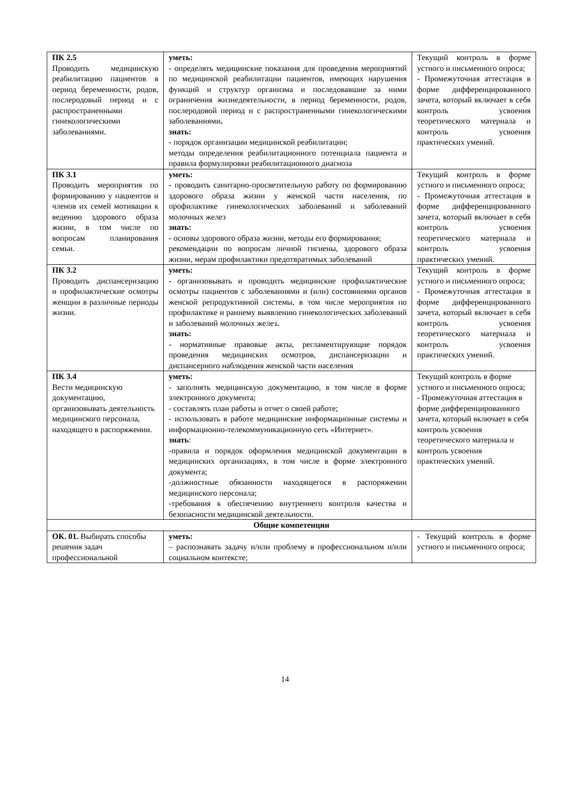| ПК 2.5 Проводить медицинскую реабилитацию пациентов в период беременности, родов, послеродовый период и с распространенными гинекологическими заболеваниями. | уметь: - определять медицинские показания для проведения мероприятий по медицинской реабилитации пациентов, имеющих нарушения функций и структур организма и последовавшие за ними ограничения жизнедеятельности, в период беременности, родов, послеродовой период и с распространенными гинекологическими заболеваниями . знать: - порядок организации медицинской реабилитации; методы определения реабилитационного потенциала пациента и правила формулировки реабилитационного диагноза | Текущий контроль в форме устного и письменного опроса; - Промежуточная аттестация в форме дифференцированного зачета, который включает в себя контроль усвоения теоретического материала и контроль усвоения практических умений. |
| ПК 3.1 Проводить мероприятия по формированию у пациентов и членов их семей мотивации к ведению здорового образа жизни, в том числе по вопросам планирования семьи. | уметь: - проводить санитарно-просветительную работу по формированию здорового образа жизни у женской части населения, по профилактике гинекологических заболеваний и заболеваний молочных желез знать: - основы здорового образа жизни, методы его формирования; рекомендации по вопросам личной гигиены, здорового образа жизни, мерам профилактики предотвратимых заболеваний | Текущий контроль в форме устного и письменного опроса; - Промежуточная аттестация в форме дифференцированного зачета, который включает в себя контроль усвоения теоретического материала и контроль усвоения практических умений. |
| ПК 3.2 Проводить диспансеризацию и профилактические осмотры женщин в различные периоды жизни. | уметь: - организовывать и проводить медицинские профилактические осмотры пациентов с заболеваниями и (или) состояниями органов женской репродуктивной системы, в том числе мероприятия по профилактике и раннему выявлению гинекологических заболеваний и заболеваний молочных желез . знать: - нормативные правовые акты, регламентирующие порядок проведения медицинских осмотров, диспансеризации и диспансерного наблюдения женской части населения | Текущий контроль в форме устного и письменного опроса; - Промежуточная аттестация в форме дифференцированного зачета, который включает в себя контроль усвоения теоретического материала и контроль усвоения практических умений. |
| ПК 3.4 Вести медицинскую документацию, организовывать деятельность медицинского персонала, находящего в распоряжении. | уметь: - заполнять медицинскую документацию, в том числе в форме электронного документа; - составлять план работы и отчет о своей работе; - использовать в работе медицинские информационные системы и информационно-телекоммуникационную сеть «Интернет». знать : -правила и порядок оформления медицинской документации в медицинских организациях, в том числе в форме электронного документа; -должностные обязанности находящегося в распоряжении медицинского персонала; -требования к обеспечению внутреннего контроля качества и безопасности медицинской деятельности. | Текущий контроль в форме устного и письменного опроса; - Промежуточная аттестация в форме дифференцированного зачета, который включает в себя контроль усвоения теоретического материала и контроль усвоения практических умений. |
| Общие компетенции | | |
| ОК. 01. Выбирать способы решения задач профессиональной | уметь: – распознавать задачу и/или проблему в профессиональном и/или социальном контексте; | - Текущий контроль в форме устного и письменного опроса; |
14